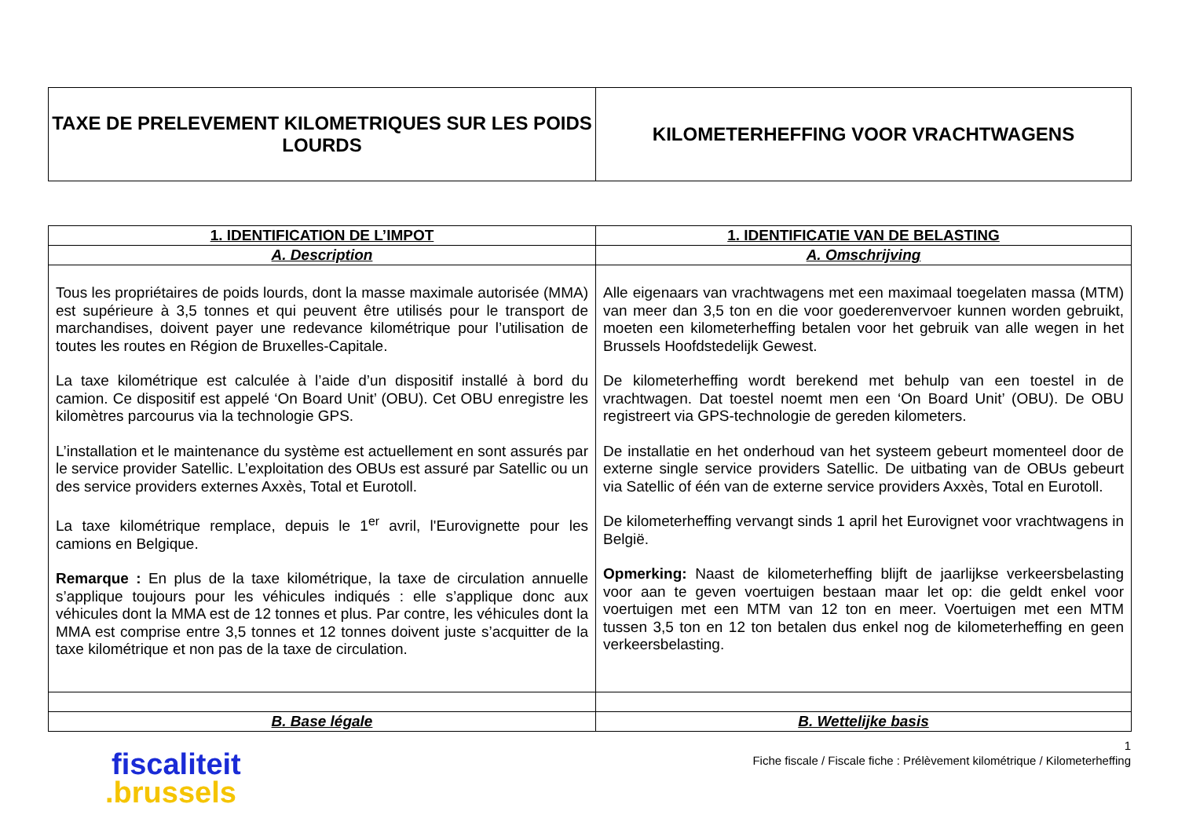| TAXE DE PRELEVEMENT KILOMETRIQUES SUR LES POIDS LOURDS | KILOMETERHEFFING VOOR VRACHTWAGENS |
| 1. IDENTIFICATION DE L’IMPOT | 1. IDENTIFICATIE VAN DE BELASTING |
| A. Description | A. Omschrijving |
| Tous les propriétaires de poids lourds, dont la masse maximale autorisée (MMA) est supérieure à 3,5 tonnes et qui peuvent être utilisés pour le transport de marchandises, doivent payer une redevance kilométrique pour l’utilisation de toutes les routes en Région de Bruxelles-Capitale. La taxe kilométrique est calculée à l’aide d’un dispositif installé à bord du camion. Ce dispositif est appelé ‘On Board Unit’ (OBU). Cet OBU enregistre les kilomètres parcourus via la technologie GPS. L’installation et le maintenance du système est actuellement en sont assurés par le service provider Satellic. L’exploitation des OBUs est assuré par Satellic ou un des service providers externes Axxès, Total et Eurotoll. La taxe kilométrique remplace, depuis le 1<sup>er</sup> avril, l'Eurovignette pour les camions en Belgique. Remarque : En plus de la taxe kilométrique, la taxe de circulation annuelle s’applique toujours pour les véhicules indiqués : elle s’applique donc aux véhicules dont la MMA est de 12 tonnes et plus. Par contre, les véhicules dont la MMA est comprise entre 3,5 tonnes et 12 tonnes doivent juste s’acquitter de la taxe kilométrique et non pas de la taxe de circulation. | Alle eigenaars van vrachtwagens met een maximaal toegelaten massa (MTM) van meer dan 3,5 ton en die voor goederenvervoer kunnen worden gebruikt, moeten een kilometerheffing betalen voor het gebruik van alle wegen in het Brussels Hoofdstedelijk Gewest. De kilometerheffing wordt berekend met behulp van een toestel in de vrachtwagen. Dat toestel noemt men een ‘On Board Unit’ (OBU). De OBU registreert via GPS-technologie de gereden kilometers. De installatie en het onderhoud van het systeem gebeurt momenteel door de externe single service providers Satellic. De uitbating van de OBUs gebeurt via Satellic of één van de externe service providers Axxès, Total en Eurotoll. De kilometerheffing vervangt sinds 1 april het Eurovignet voor vrachtwagens in België. Opmerking: Naast de kilometerheffing blijft de jaarlijkse verkeersbelasting voor aan te geven voertuigen bestaan maar let op: die geldt enkel voor voertuigen met een MTM van 12 ton en meer. Voertuigen met een MTM tussen 3,5 ton en 12 ton betalen dus enkel nog de kilometerheffing en geen verkeersbelasting. |
| B. Base légale | B. Wettelijke basis |
fiscaliteit
.brussels
1
Fiche fiscale / Fiscale fiche : Prélèvement kilométrique / Kilometerheffing